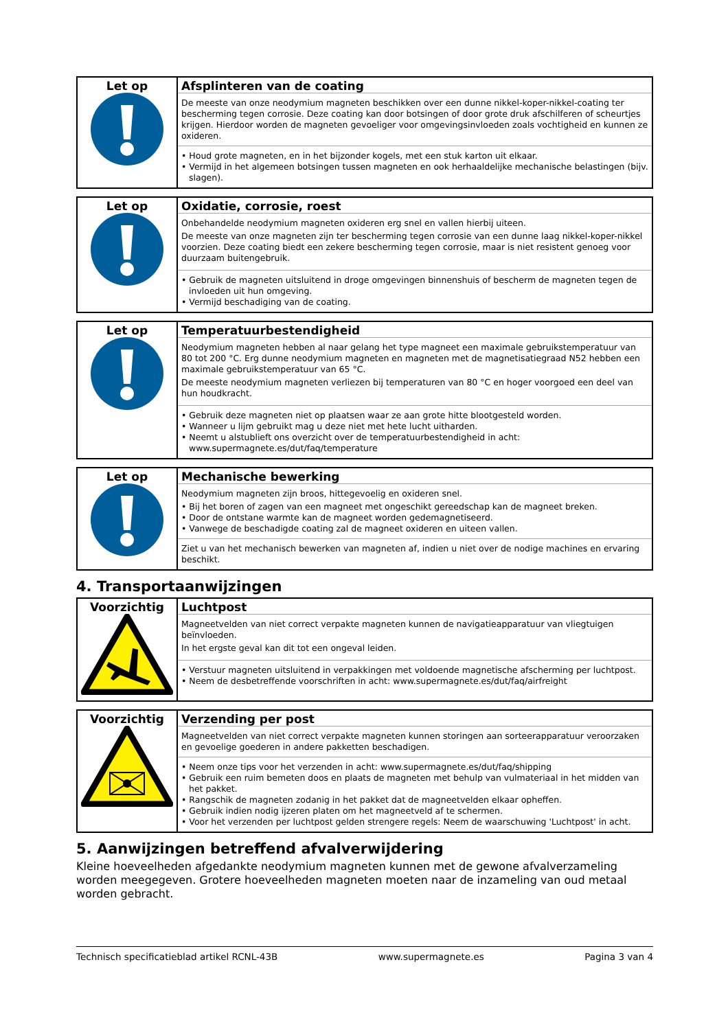| Let op | Afsplinteren van de coating De meeste van onze neodymium magneten beschikken over een dunne nikkel-koper-nikkel-coating ter bescherming tegen corrosie. Deze coating kan door botsingen of door grote druk afschilferen of scheurtjes krijgen. Hierdoor worden de magneten gevoeliger voor omgevingsinvloeden zoals vochtigheid en kunnen ze oxideren. • Houd grote magneten, en in het bijzonder kogels, met een stuk karton uit elkaar. • Vermijd in het algemeen botsingen tussen magneten en ook herhaaldelijke mechanische belastingen (bijv. slagen). |
| Let op | Oxidatie, corrosie, roest Onbehandelde neodymium magneten oxideren erg snel en vallen hierbij uiteen. De meeste van onze magneten zijn ter bescherming tegen corrosie van een dunne laag nikkel-koper-nikkel voorzien. Deze coating biedt een zekere bescherming tegen corrosie, maar is niet resistent genoeg voor duurzaam buitengebruik. • Gebruik de magneten uitsluitend in droge omgevingen binnenshuis of bescherm de magneten tegen de invloeden uit hun omgeving. • Vermijd beschadiging van de coating. |
| Let op | Temperatuurbestendigheid Neodymium magneten hebben al naar gelang het type magneet een maximale gebruikstemperatuur van 80 tot 200 °C. Erg dunne neodymium magneten en magneten met de magnetisatiegraad N52 hebben een maximale gebruikstemperatuur van 65 °C. De meeste neodymium magneten verliezen bij temperaturen van 80 °C en hoger voorgoed een deel van hun houdkracht. • Gebruik deze magneten niet op plaatsen waar ze aan grote hitte blootgesteld worden. • Wanneer u lijm gebruikt mag u deze niet met hete lucht uitharden. • Neemt u alstublieft ons overzicht over de temperatuurbestendigheid in acht: www.supermagnete.es/dut/faq/temperature |
| Let op | Mechanische bewerking Neodymium magneten zijn broos, hittegevoelig en oxideren snel. • Bij het boren of zagen van een magneet met ongeschikt gereedschap kan de magneet breken. • Door de ontstane warmte kan de magneet worden gedemagnetiseerd. • Vanwege de beschadigde coating zal de magneet oxideren en uiteen vallen. Ziet u van het mechanisch bewerken van magneten af, indien u niet over de nodige machines en ervaring beschikt. |
4. Transportaanwijzingen
| Voorzichtig | Luchtpost Magneetvelden van niet correct verpakte magneten kunnen de navigatieapparatuur van vliegtuigen beïnvloeden. In het ergste geval kan dit tot een ongeval leiden. • Verstuur magneten uitsluitend in verpakkingen met voldoende magnetische afscherming per luchtpost. • Neem de desbetreffende voorschriften in acht: www.supermagnete.es/dut/faq/airfreight |
| Voorzichtig | Verzending per post Magneetvelden van niet correct verpakte magneten kunnen storingen aan sorteerapparatuur veroorzaken en gevoelige goederen in andere pakketten beschadigen. • Neem onze tips voor het verzenden in acht: www.supermagnete.es/dut/faq/shipping • Gebruik een ruim bemeten doos en plaats de magneten met behulp van vulmateriaal in het midden van het pakket. • Rangschik de magneten zodanig in het pakket dat de magneetvelden elkaar opheffen. • Gebruik indien nodig ijzeren platen om het magneetveld af te schermen. • Voor het verzenden per luchtpost gelden strengere regels: Neem de waarschuwing 'Luchtpost' in acht. |
5. Aanwijzingen betreffend afvalverwijdering
Kleine hoeveelheden afgedankte neodymium magneten kunnen met de gewone afvalverzameling worden meegegeven. Grotere hoeveelheden magneten moeten naar de inzameling van oud metaal worden gebracht.
Technisch specificatieblad artikel RCNL-43B www.supermagnete.es Pagina 3 van 4